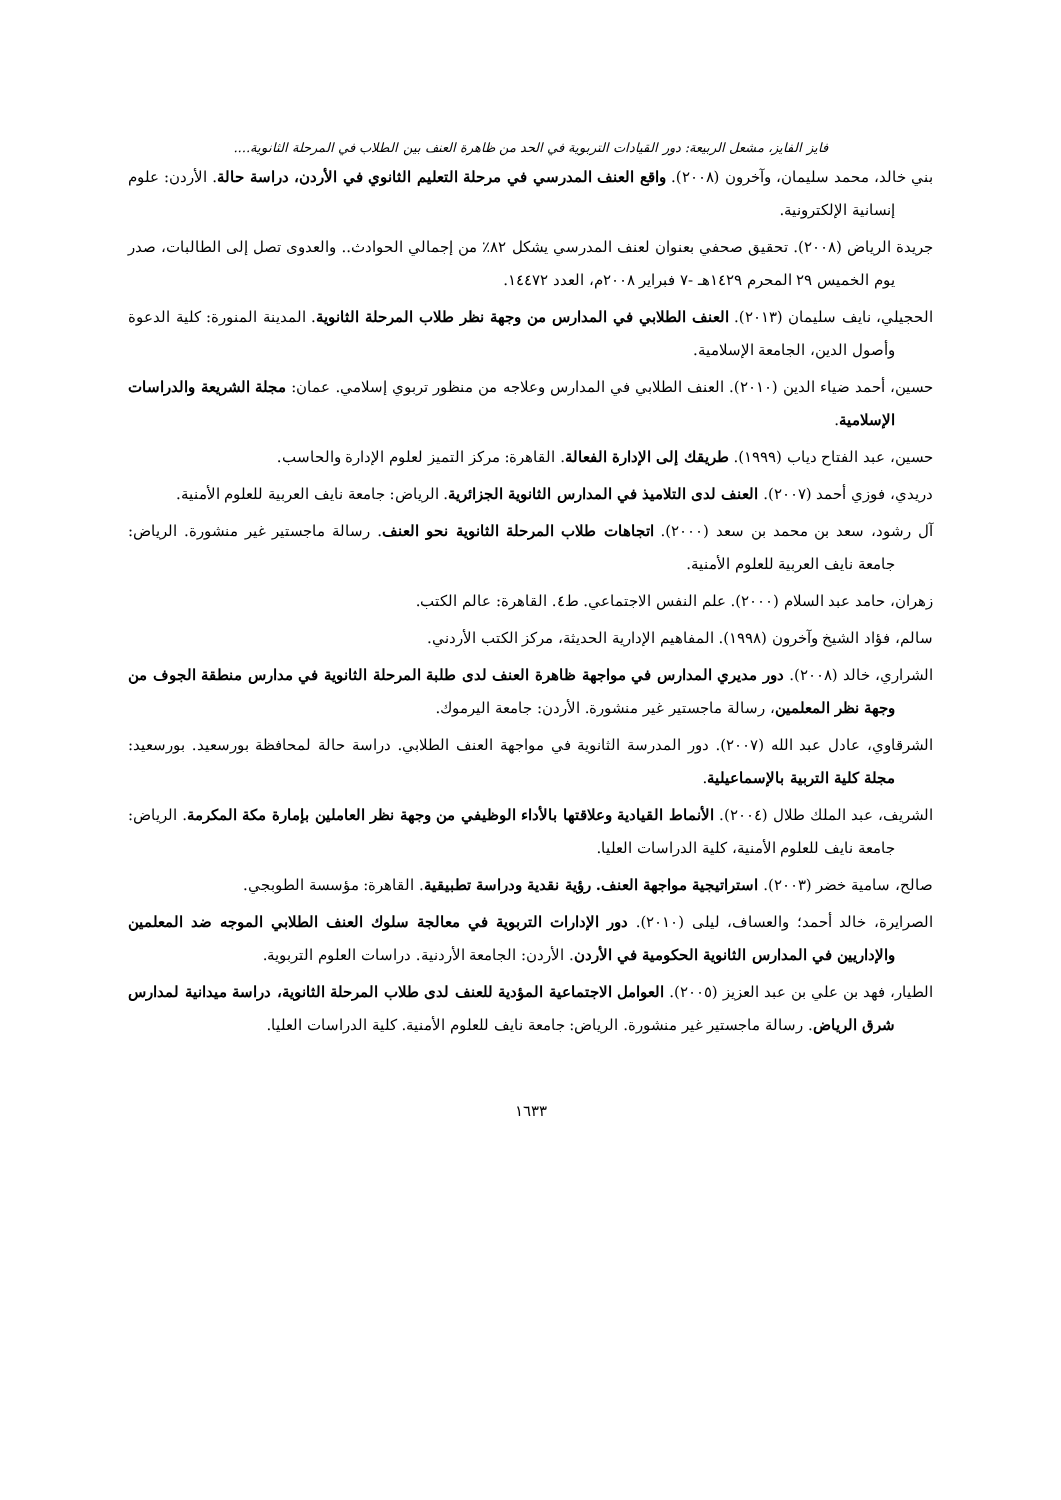فايز الفايز، مشعل الربيعة: دور القيادات التربوية في الحد من ظاهرة العنف بين الطلاب في المرحلة الثانوية....
بني خالد، محمد سليمان، وآخرون (٢٠٠٨). واقع العنف المدرسي في مرحلة التعليم الثانوي في الأردن، دراسة حالة. الأردن: علوم إنسانية الإلكترونية.
جريدة الرياض (٢٠٠٨). تحقيق صحفي بعنوان لعنف المدرسي يشكل ٨٢٪ من إجمالي الحوادث.. والعدوى تصل إلى الطالبات، صدر يوم الخميس ٢٩ المحرم ١٤٢٩هـ -٧ فبراير ٢٠٠٨م، العدد ١٤٤٧٢.
الحجيلي، نايف سليمان (٢٠١٣). العنف الطلابي في المدارس من وجهة نظر طلاب المرحلة الثانوية. المدينة المنورة: كلية الدعوة وأصول الدين، الجامعة الإسلامية.
حسين، أحمد ضياء الدين (٢٠١٠). العنف الطلابي في المدارس وعلاجه من منظور تربوي إسلامي. عمان: مجلة الشريعة والدراسات الإسلامية.
حسين، عبد الفتاح دياب (١٩٩٩). طريقك إلى الإدارة الفعالة. القاهرة: مركز التميز لعلوم الإدارة والحاسب.
دريدي، فوزي أحمد (٢٠٠٧). العنف لدى التلاميذ في المدارس الثانوية الجزائرية. الرياض: جامعة نايف العربية للعلوم الأمنية.
آل رشود، سعد بن محمد بن سعد (٢٠٠٠). اتجاهات طلاب المرحلة الثانوية نحو العنف. رسالة ماجستير غير منشورة. الرياض: جامعة نايف العربية للعلوم الأمنية.
زهران، حامد عبد السلام (٢٠٠٠). علم النفس الاجتماعي. ط٤. القاهرة: عالم الكتب.
سالم، فؤاد الشيخ وآخرون (١٩٩٨). المفاهيم الإدارية الحديثة، مركز الكتب الأردني.
الشراري، خالد (٢٠٠٨). دور مديري المدارس في مواجهة ظاهرة العنف لدى طلبة المرحلة الثانوية في مدارس منطقة الجوف من وجهة نظر المعلمين، رسالة ماجستير غير منشورة. الأردن: جامعة اليرموك.
الشرقاوي، عادل عبد الله (٢٠٠٧). دور المدرسة الثانوية في مواجهة العنف الطلابي. دراسة حالة لمحافظة بورسعيد. بورسعيد: مجلة كلية التربية بالإسماعيلية.
الشريف، عبد الملك طلال (٢٠٠٤). الأنماط القيادية وعلاقتها بالأداء الوظيفي من وجهة نظر العاملين بإمارة مكة المكرمة. الرياض: جامعة نايف للعلوم الأمنية، كلية الدراسات العليا.
صالح، سامية خضر (٢٠٠٣). استراتيجية مواجهة العنف. رؤية نقدية ودراسة تطبيقية. القاهرة: مؤسسة الطوبجي.
الصرايرة، خالد أحمد؛ والعساف، ليلى (٢٠١٠). دور الإدارات التربوية في معالجة سلوك العنف الطلابي الموجه ضد المعلمين والإداريين في المدارس الثانوية الحكومية في الأردن. الأردن: الجامعة الأردنية. دراسات العلوم التربوية.
الطيار، فهد بن علي بن عبد العزيز (٢٠٠٥). العوامل الاجتماعية المؤدية للعنف لدى طلاب المرحلة الثانوية، دراسة ميدانية لمدارس شرق الرياض. رسالة ماجستير غير منشورة. الرياض: جامعة نايف للعلوم الأمنية. كلية الدراسات العليا.
١٦٣٣